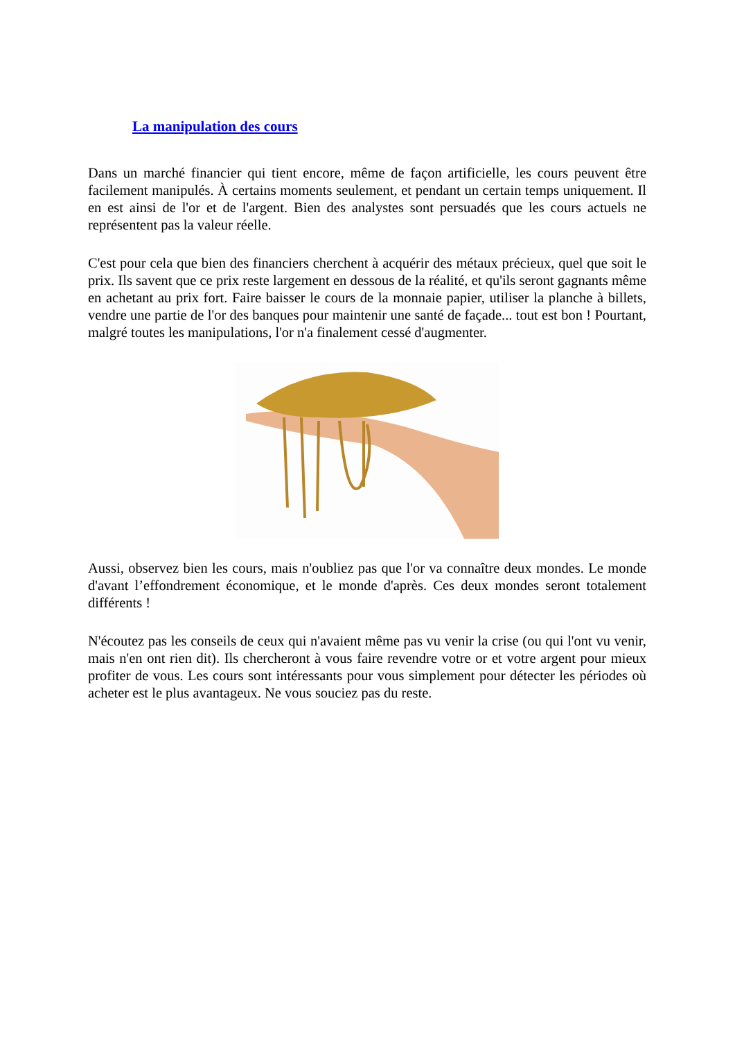La manipulation des cours
Dans un marché financier qui tient encore, même de façon artificielle, les cours peuvent être facilement manipulés. À certains moments seulement, et pendant un certain temps uniquement. Il en est ainsi de l'or et de l'argent. Bien des analystes sont persuadés que les cours actuels ne représentent pas la valeur réelle.
C'est pour cela que bien des financiers cherchent à acquérir des métaux précieux, quel que soit le prix. Ils savent que ce prix reste largement en dessous de la réalité, et qu'ils seront gagnants même en achetant au prix fort. Faire baisser le cours de la monnaie papier, utiliser la planche à billets, vendre une partie de l'or des banques pour maintenir une santé de façade... tout est bon ! Pourtant, malgré toutes les manipulations, l'or n'a finalement cessé d'augmenter.
Aussi, observez bien les cours, mais n'oubliez pas que l'or va connaître deux mondes. Le monde d'avant l’effondrement économique, et le monde d'après. Ces deux mondes seront totalement différents !
N'écoutez pas les conseils de ceux qui n'avaient même pas vu venir la crise (ou qui l'ont vu venir, mais n'en ont rien dit). Ils chercheront à vous faire revendre votre or et votre argent pour mieux profiter de vous. Les cours sont intéressants pour vous simplement pour détecter les périodes où acheter est le plus avantageux. Ne vous souciez pas du reste.